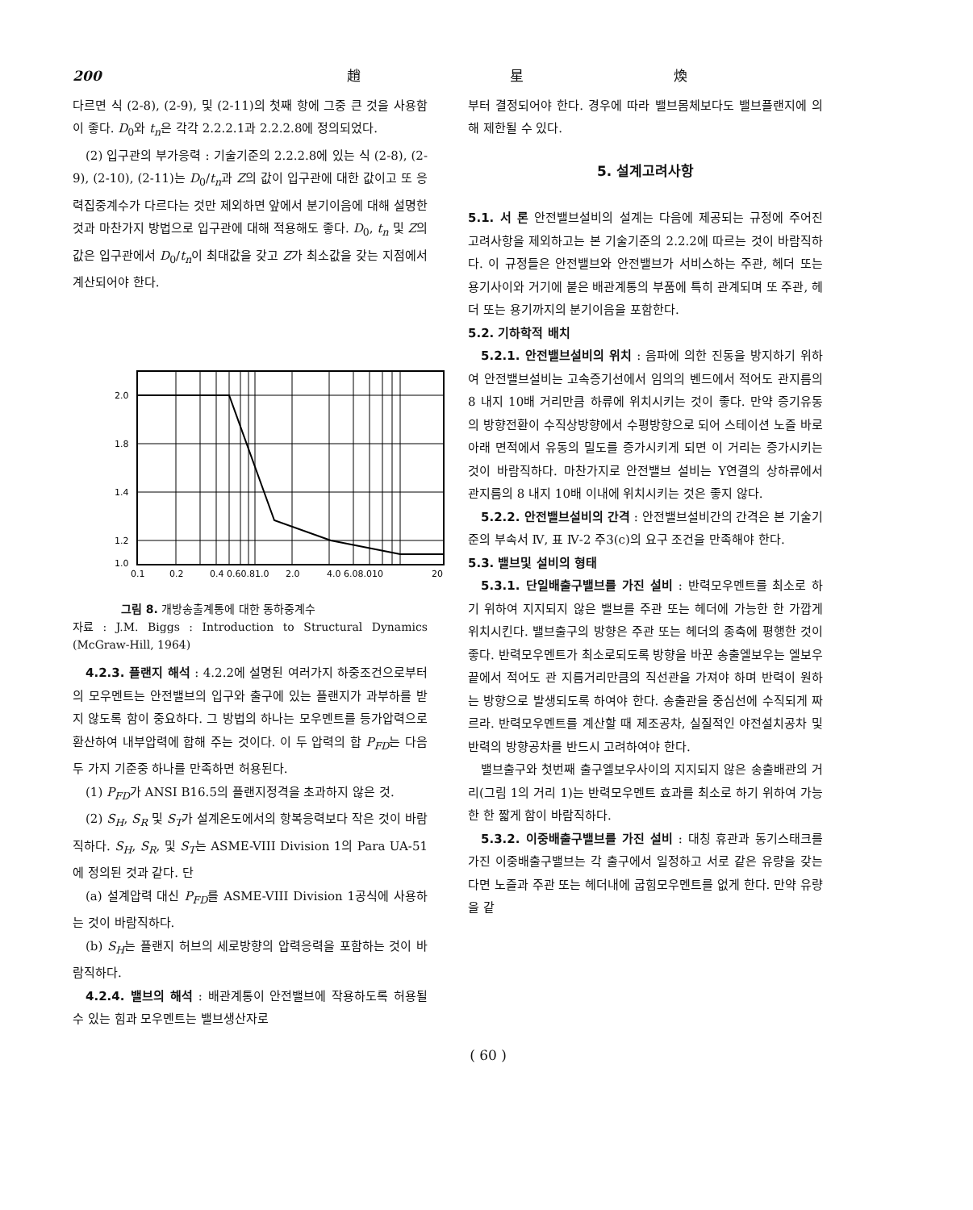200 趙 星 煥
다르면 식 (2-8), (2-9), 및 (2-11)의 첫째 항에 그중 큰 것을 사용함이 좋다. D<sub>0</sub>와 t<sub>n</sub>은 각각 2.2.2.1과 2.2.2.8에 정의되었다.
(2) 입구관의 부가응력 : 기술기준의 2.2.2.8에 있는 식 (2-8), (2-9), (2-10), (2-11)는 D<sub>0</sub>/t<sub>n</sub>과 Z의 값이 입구관에 대한 값이고 또 응력집중계수가 다르다는 것만 제외하면 앞에서 분기이음에 대해 설명한 것과 마찬가지 방법으로 입구관에 대해 적용해도 좋다. D<sub>0</sub>, t<sub>n</sub> 및 Z의 값은 입구관에서 D<sub>0</sub>/t<sub>n</sub>이 최대값을 갖고 Z가 최소값을 갖는 지점에서 계산되어야 한다.
2.0
1.8
1.4
1.2
1.0
0.1
0.2
0.4 0.60.81.0
2.0
4.0 6.08.010
20
그림 8. 개방송출계통에 대한 동하중계수
자료 : J.M. Biggs : Introduction to Structural Dynamics (McGraw-Hill, 1964)
4.2.3. 플랜지 해석 : 4.2.2에 설명된 여러가지 하중조건으로부터의 모우멘트는 안전밸브의 입구와 출구에 있는 플랜지가 과부하를 받지 않도록 함이 중요하다. 그 방법의 하나는 모우멘트를 등가압력으로 환산하여 내부압력에 합해 주는 것이다. 이 두 압력의 합 P<sub>FD</sub>는 다음 두 가지 기준중 하나를 만족하면 허용된다.
(1) P<sub>FD</sub>가 ANSI B16.5의 플랜지정격을 초과하지 않은 것.
(2) S<sub>H</sub>, S<sub>R</sub> 및 S<sub>T</sub>가 설계온도에서의 항복응력보다 작은 것이 바람직하다. S<sub>H</sub>, S<sub>R</sub>, 및 S<sub>T</sub>는 ASME-VIII Division 1의 Para UA-51에 정의된 것과 같다. 단
(a) 설계압력 대신 P<sub>FD</sub>를 ASME-VIII Division 1공식에 사용하는 것이 바람직하다.
(b) S<sub>H</sub>는 플랜지 허브의 세로방향의 압력응력을 포함하는 것이 바람직하다.
4.2.4. 밸브의 해석 : 배관계통이 안전밸브에 작용하도록 허용될 수 있는 힘과 모우멘트는 밸브생산자로
부터 결정되어야 한다. 경우에 따라 밸브몸체보다도 밸브플랜지에 의해 제한될 수 있다.
5. 설계고려사항
5.1. 서 론 안전밸브설비의 설계는 다음에 제공되는 규정에 주어진 고려사항을 제외하고는 본 기술기준의 2.2.2에 따르는 것이 바람직하다. 이 규정들은 안전밸브와 안전밸브가 서비스하는 주관, 헤더 또는 용기사이와 거기에 붙은 배관계통의 부품에 특히 관계되며 또 주관, 헤더 또는 용기까지의 분기이음을 포함한다.
5.2. 기하학적 배치
5.2.1. 안전밸브설비의 위치 : 음파에 의한 진동을 방지하기 위하여 안전밸브설비는 고속증기선에서 임의의 벤드에서 적어도 관지름의 8 내지 10배 거리만큼 하류에 위치시키는 것이 좋다. 만약 증기유동의 방향전환이 수직상방향에서 수평방향으로 되어 스테이션 노즐 바로 아래 면적에서 유동의 밀도를 증가시키게 되면 이 거리는 증가시키는 것이 바람직하다. 마찬가지로 안전밸브 설비는 Y연결의 상하류에서 관지름의 8 내지 10배 이내에 위치시키는 것은 좋지 않다.
5.2.2. 안전밸브설비의 간격 : 안전밸브설비간의 간격은 본 기술기준의 부속서 Ⅳ, 표 Ⅳ-2 주3(c)의 요구 조건을 만족해야 한다.
5.3. 밸브및 설비의 형태
5.3.1. 단일배출구밸브를 가진 설비 : 반력모우멘트를 최소로 하기 위하여 지지되지 않은 밸브를 주관 또는 헤더에 가능한 한 가깝게 위치시킨다. 밸브출구의 방향은 주관 또는 헤더의 종축에 평행한 것이 좋다. 반력모우멘트가 최소로되도록 방향을 바꾼 송출엘보우는 엘보우 끝에서 적어도 관 지름거리만큼의 직선관을 가져야 하며 반력이 원하는 방향으로 발생되도록 하여야 한다. 송출관을 중심선에 수직되게 짜르라. 반력모우멘트를 계산할 때 제조공차, 실질적인 야전설치공차 및 반력의 방향공차를 반드시 고려하여야 한다.
밸브출구와 첫번째 출구엘보우사이의 지지되지 않은 송출배관의 거리(그림 1의 거리 1)는 반력모우멘트 효과를 최소로 하기 위하여 가능한 한 짧게 함이 바람직하다.
5.3.2. 이중배출구밸브를 가진 설비 : 대칭 휴관과 동기스태크를 가진 이중배출구밸브는 각 출구에서 일정하고 서로 같은 유량을 갖는다면 노즐과 주관 또는 헤더내에 굽힘모우멘트를 없게 한다. 만약 유량을 같
( 60 )